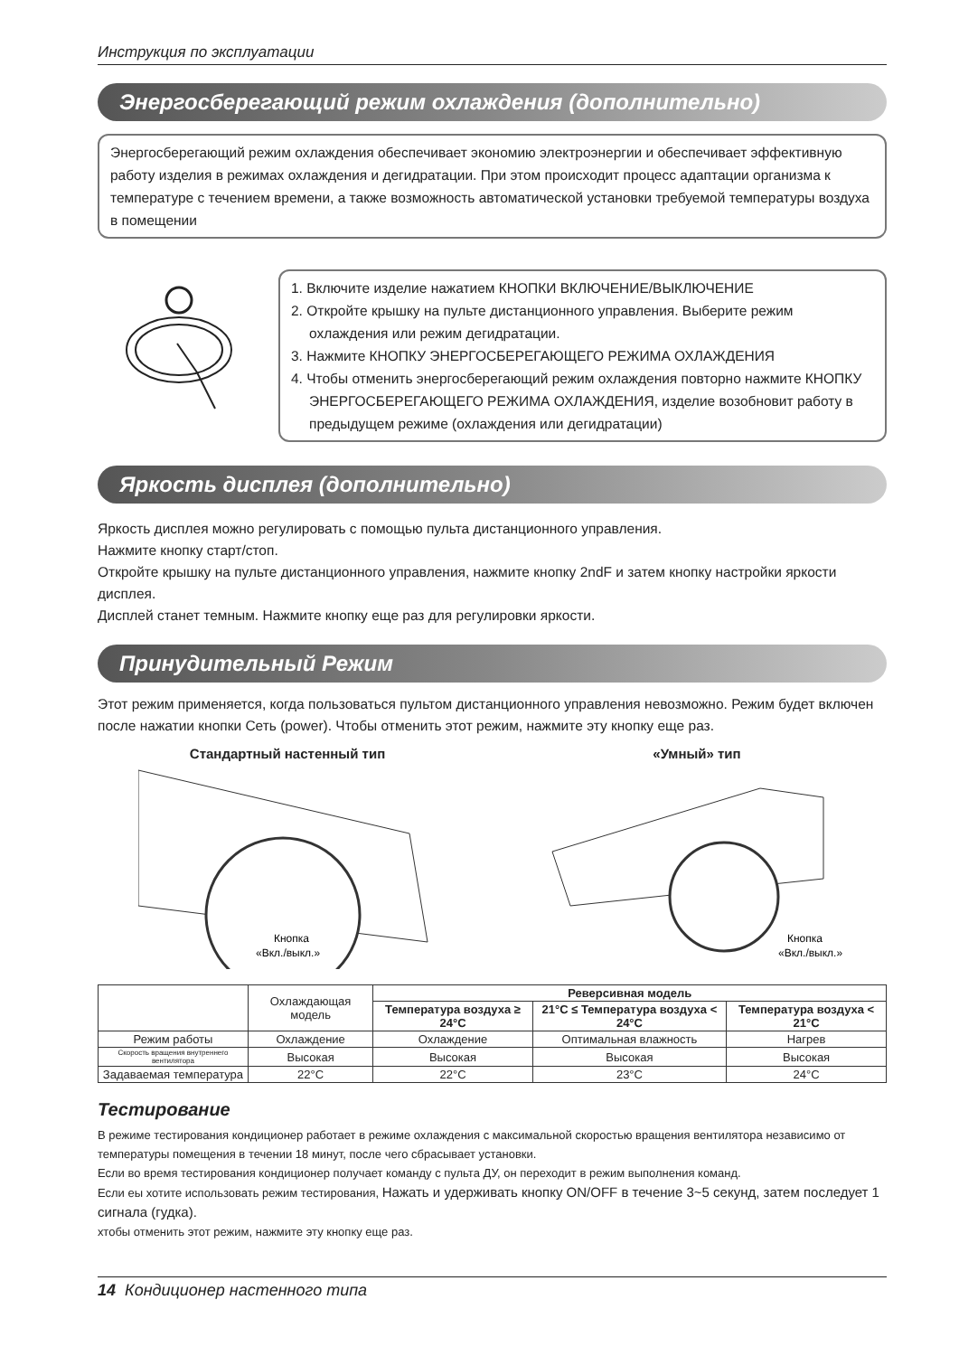Инструкция по эксплуатации
Энергосберегающий режим охлаждения (дополнительно)
Энергосберегающий режим охлаждения обеспечивает экономию электроэнергии и обеспечивает эффективную работу изделия в режимах охлаждения и дегидратации. При этом происходит процесс адаптации организма к температуре с течением времени, а также возможность автоматической установки требуемой температуры воздуха в помещении
1. Включите изделие нажатием КНОПКИ ВКЛЮЧЕНИЕ/ВЫКЛЮЧЕНИЕ
2. Откройте крышку на пульте дистанционного управления. Выберите режим охлаждения или режим дегидратации.
3. Нажмите КНОПКУ ЭНЕРГОСБЕРЕГАЮЩЕГО РЕЖИМА ОХЛАЖДЕНИЯ
4. Чтобы отменить энергосберегающий режим охлаждения повторно нажмите КНОПКУ ЭНЕРГОСБЕРЕГАЮЩЕГО РЕЖИМА ОХЛАЖДЕНИЯ, изделие возобновит работу в предыдущем режиме (охлаждения или дегидратации)
Яркость дисплея (дополнительно)
Яркость дисплея можно регулировать с помощью пульта дистанционного управления.
Нажмите кнопку старт/стоп.
Откройте крышку на пульте дистанционного управления, нажмите кнопку 2ndF и затем кнопку настройки яркости дисплея.
Дисплей станет темным. Нажмите кнопку еще раз для регулировки яркости.
Принудительный Режим
Этот режим применяется, когда пользоваться пультом дистанционного управления невозможно. Режим будет включен после нажатии кнопки Сеть (power). Чтобы отменить этот режим, нажмите эту кнопку еще раз.
Стандартный настенный тип
Кнопка
«Вкл./выкл.»
«Умный» тип
Кнопка
«Вкл./выкл.»
| | Охлаждающая модель | Реверсивная модель | | |
| --- | --- | --- | --- | --- |
| | | Температура воздуха ≥ 24°C | 21°C ≤ Температура воздуха < 24°C | Температура воздуха < 21°C |
| Режим работы | Охлаждение | Охлаждение | Оптимальная влажность | Нагрев |
| Скорость вращения внутреннего вентилятора | Высокая | Высокая | Высокая | Высокая |
| Задаваемая температура | 22°C | 22°C | 23°C | 24°C |
Тестирование
В режиме тестирования кондиционер работает в режиме охлаждения с максимальной скоростью вращения вентилятора независимо от температуры помещения в течении 18 минут, после чего сбрасывает установки.
Если во время тестирования кондиционер получает команду с пульта ДУ, он переходит в режим выполнения команд.
Если еы хотите использовать режим тестирования, Нажать и удерживать кнопку ON/OFF в течение 3~5 секунд, затем последует 1 сигнала (гудка).
хтобы отменить этот режим, нажмите эту кнопку еще раз.
14 Кондиционер настенного типа